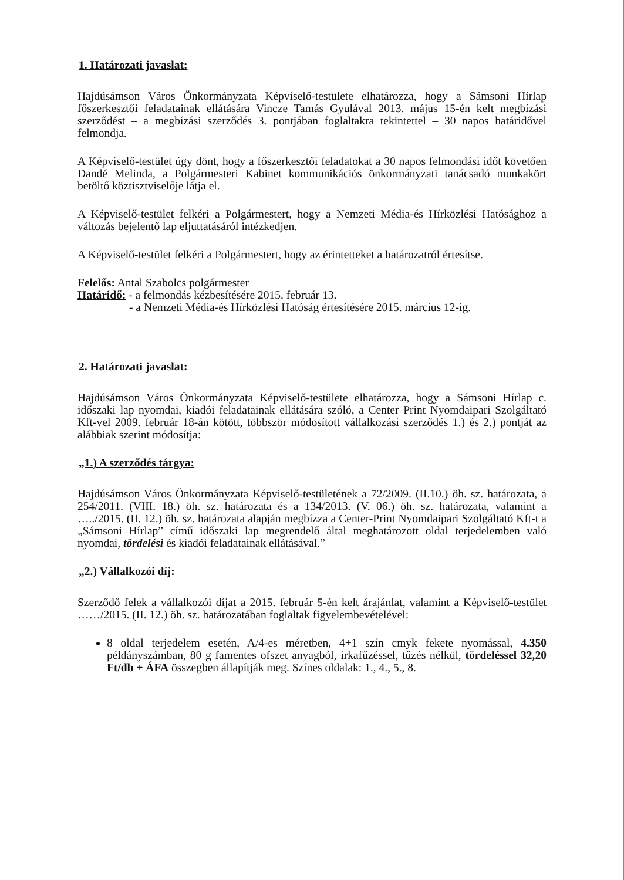1. Határozati javaslat:
Hajdúsámson Város Önkormányzata Képviselő-testülete elhatározza, hogy a Sámsoni Hírlap főszerkesztői feladatainak ellátására Vincze Tamás Gyulával 2013. május 15-én kelt megbízási szerződést – a megbízási szerződés 3. pontjában foglaltakra tekintettel – 30 napos határidővel felmondja.
A Képviselő-testület úgy dönt, hogy a főszerkesztői feladatokat a 30 napos felmondási időt követően Dandé Melinda, a Polgármesteri Kabinet kommunikációs önkormányzati tanácsadó munkakört betöltő köztisztviselője látja el.
A Képviselő-testület felkéri a Polgármestert, hogy a Nemzeti Média-és Hírközlési Hatósághoz a változás bejelentő lap eljuttatásáról intézkedjen.
A Képviselő-testület felkéri a Polgármestert, hogy az érintetteket a határozatról értesítse.
Felelős: Antal Szabolcs polgármester
Határidő: - a felmondás kézbesítésére 2015. február 13.
- a Nemzeti Média-és Hírközlési Hatóság értesítésére 2015. március 12-ig.
2. Határozati javaslat:
Hajdúsámson Város Önkormányzata Képviselő-testülete elhatározza, hogy a Sámsoni Hírlap c. időszaki lap nyomdai, kiadói feladatainak ellátására szóló, a Center Print Nyomdaipari Szolgáltató Kft-vel 2009. február 18-án kötött, többször módosított vállalkozási szerződés 1.) és 2.) pontját az alábbiak szerint módosítja:
„1.) A szerződés tárgya:
Hajdúsámson Város Önkormányzata Képviselő-testületének a 72/2009. (II.10.) öh. sz. határozata, a 254/2011. (VIII. 18.) öh. sz. határozata és a 134/2013. (V. 06.) öh. sz. határozata, valamint a …../2015. (II. 12.) öh. sz. határozata alapján megbízza a Center-Print Nyomdaipari Szolgáltató Kft-t a „Sámsoni Hírlap” című időszaki lap megrendelő által meghatározott oldal terjedelemben való nyomdai, tördelési és kiadói feladatainak ellátásával.”
„2.) Vállalkozói díj:
Szerződő felek a vállalkozói díjat a 2015. február 5-én kelt árajánlat, valamint a Képviselő-testület ……/2015. (II. 12.) öh. sz. határozatában foglaltak figyelembevételével:
8 oldal terjedelem esetén, A/4-es méretben, 4+1 szín cmyk fekete nyomással, 4.350 példányszámban, 80 g famentes ofszet anyagból, irkafűzéssel, tűzés nélkül, tördeléssel 32,20 Ft/db + ÁFA összegben állapítják meg. Színes oldalak: 1., 4., 5., 8.